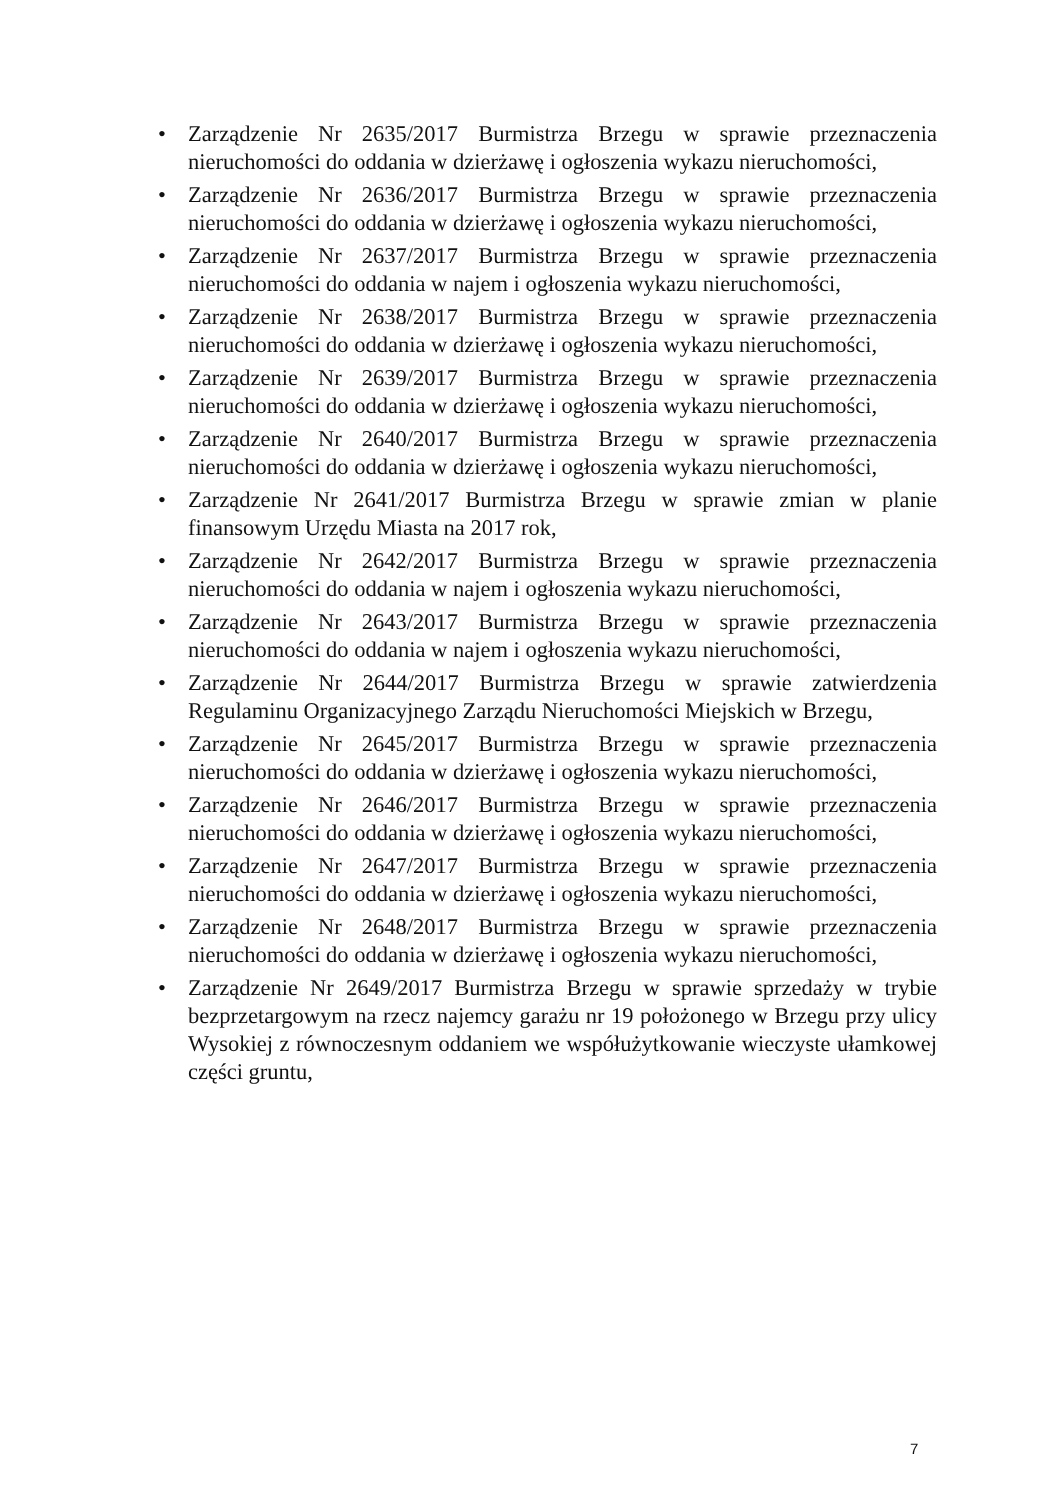• Zarządzenie Nr 2635/2017 Burmistrza Brzegu w sprawie przeznaczenia nieruchomości do oddania w dzierżawę i ogłoszenia wykazu nieruchomości,
• Zarządzenie Nr 2636/2017 Burmistrza Brzegu w sprawie przeznaczenia nieruchomości do oddania w dzierżawę i ogłoszenia wykazu nieruchomości,
• Zarządzenie Nr 2637/2017 Burmistrza Brzegu w sprawie przeznaczenia nieruchomości do oddania w najem i ogłoszenia wykazu nieruchomości,
• Zarządzenie Nr 2638/2017 Burmistrza Brzegu w sprawie przeznaczenia nieruchomości do oddania w dzierżawę i ogłoszenia wykazu nieruchomości,
• Zarządzenie Nr 2639/2017 Burmistrza Brzegu w sprawie przeznaczenia nieruchomości do oddania w dzierżawę i ogłoszenia wykazu nieruchomości,
• Zarządzenie Nr 2640/2017 Burmistrza Brzegu w sprawie przeznaczenia nieruchomości do oddania w dzierżawę i ogłoszenia wykazu nieruchomości,
• Zarządzenie Nr 2641/2017 Burmistrza Brzegu w sprawie zmian w planie finansowym Urzędu Miasta na 2017 rok,
• Zarządzenie Nr 2642/2017 Burmistrza Brzegu w sprawie przeznaczenia nieruchomości do oddania w najem i ogłoszenia wykazu nieruchomości,
• Zarządzenie Nr 2643/2017 Burmistrza Brzegu w sprawie przeznaczenia nieruchomości do oddania w najem i ogłoszenia wykazu nieruchomości,
• Zarządzenie Nr 2644/2017 Burmistrza Brzegu w sprawie zatwierdzenia Regulaminu Organizacyjnego Zarządu Nieruchomości Miejskich w Brzegu,
• Zarządzenie Nr 2645/2017 Burmistrza Brzegu w sprawie przeznaczenia nieruchomości do oddania w dzierżawę i ogłoszenia wykazu nieruchomości,
• Zarządzenie Nr 2646/2017 Burmistrza Brzegu w sprawie przeznaczenia nieruchomości do oddania w dzierżawę i ogłoszenia wykazu nieruchomości,
• Zarządzenie Nr 2647/2017 Burmistrza Brzegu w sprawie przeznaczenia nieruchomości do oddania w dzierżawę i ogłoszenia wykazu nieruchomości,
• Zarządzenie Nr 2648/2017 Burmistrza Brzegu w sprawie przeznaczenia nieruchomości do oddania w dzierżawę i ogłoszenia wykazu nieruchomości,
• Zarządzenie Nr 2649/2017 Burmistrza Brzegu w sprawie sprzedaży w trybie bezprzetargowym na rzecz najemcy garażu nr 19 położonego w Brzegu przy ulicy Wysokiej z równoczesnym oddaniem we współużytkowanie wieczyste ułamkowej części gruntu,
7